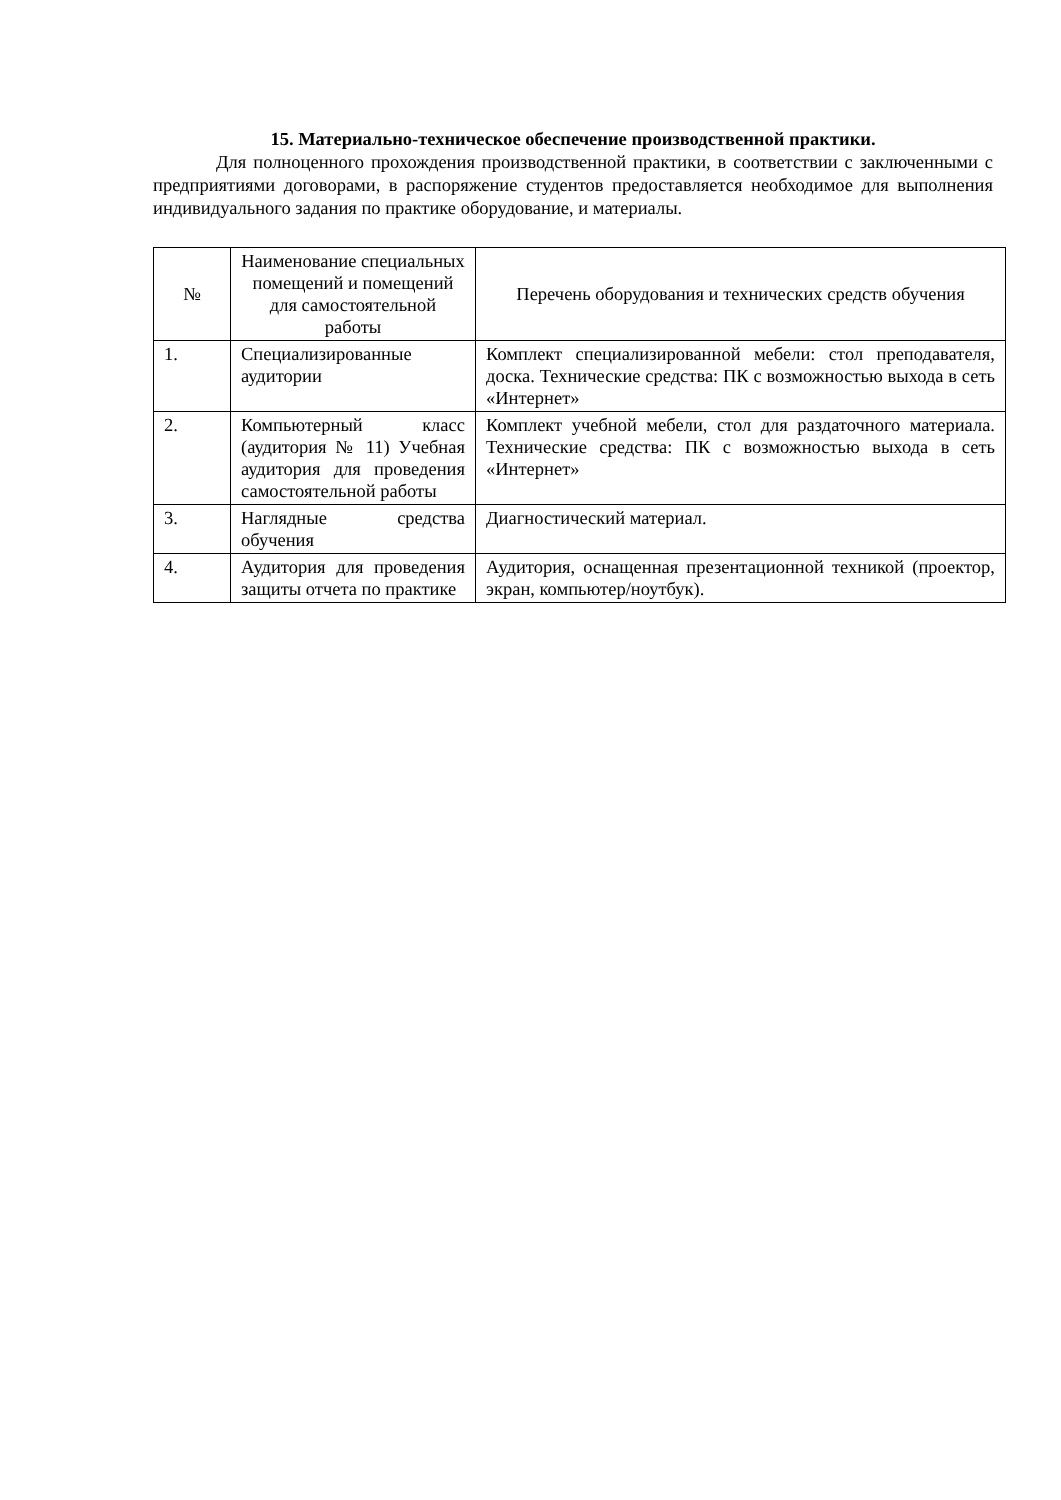15. Материально-техническое обеспечение производственной практики.
Для полноценного прохождения производственной практики, в соответствии с заключенными с предприятиями договорами, в распоряжение студентов предоставляется необходимое для выполнения индивидуального задания по практике оборудование, и материалы.
| № | Наименование специальных помещений и помещений для самостоятельной работы | Перечень оборудования и технических средств обучения |
| --- | --- | --- |
| 1. | Специализированные аудитории | Комплект специализированной мебели: стол преподавателя, доска. Технические средства: ПК с возможностью выхода в сеть «Интернет» |
| 2. | Компьютерный класс (аудитория № 11) Учебная аудитория для проведения самостоятельной работы | Комплект учебной мебели, стол для раздаточного материала. Технические средства: ПК с возможностью выхода в сеть «Интернет» |
| 3. | Наглядные средства обучения | Диагностический материал. |
| 4. | Аудитория для проведения защиты отчета по практике | Аудитория, оснащенная презентационной техникой (проектор, экран, компьютер/ноутбук). |